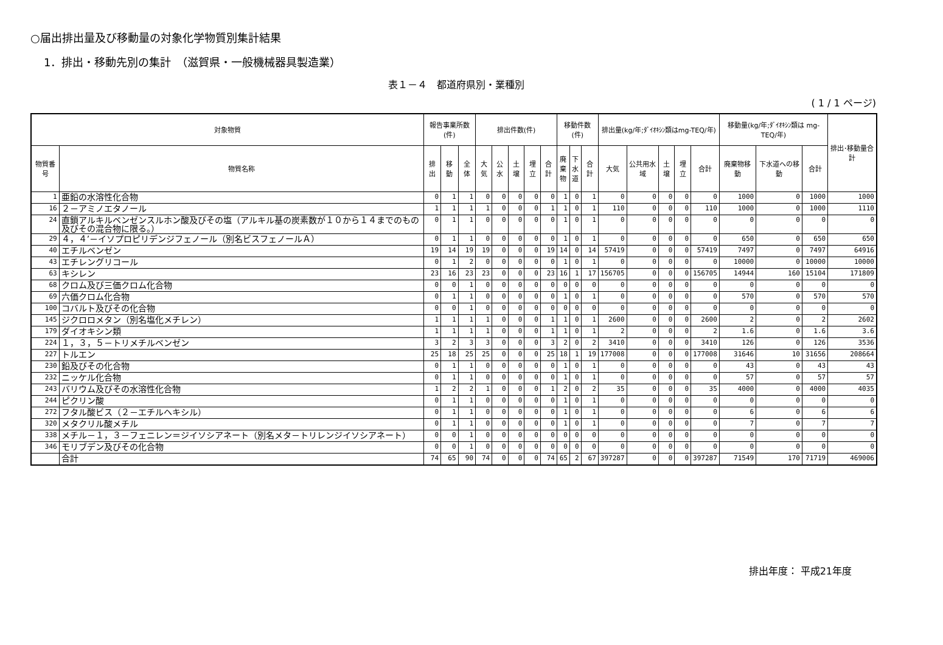○届出排出量及び移動量の対象化学物質別集計結果
1．排出・移動先別の集計　（滋賀県・一般機械器具製造業）
表１－４　都道府県別・業種別
( 1 / 1 ページ)
| 対象物質 | | 報告事業所数(件) | | | 排出件数(件) | | | | | 移動件数(件) | | | 排出量(kg/年;ﾀﾞｲｵｷｼﾝ類はmg-TEQ/年) | | | | | 移動量(kg/年;ﾀﾞｲｵｷｼﾝ類は mg-TEQ/年) | | | 排出･移動量合計 |
| --- | --- | --- | --- | --- | --- | --- | --- | --- | --- | --- | --- | --- | --- | --- | --- | --- | --- | --- | --- | --- | --- |
| 物質番号 | 物質名称 | 排出 | 移動 | 全体 | 大気 | 公水 | 土壌 | 埋立 | 合計 | 廃 棄 物 | 下 水 道 | 合計 | 大気 | 公共用水域 | 土壌 | 埋立 | 合計 | 廃棄物移動 | 下水道への移動 | 合計 | |
| 1 | 亜鉛の水溶性化合物 | 0 | 1 | 1 | 0 | 0 | 0 | 0 | 0 | 1 | 0 | 1 | 0 | 0 | 0 | 0 | 0 | 1000 | 0 | 1000 | 1000 |
| 16 | ２－アミノエタノール | 1 | 1 | 1 | 1 | 0 | 0 | 0 | 1 | 1 | 0 | 1 | 110 | 0 | 0 | 0 | 110 | 1000 | 0 | 1000 | 1110 |
| 24 | 直鎖アルキルベンゼンスルホン酸及びその塩（アルキル基の炭素数が１０から１４までのもの及びその混合物に限る。） | 0 | 1 | 1 | 0 | 0 | 0 | 0 | 0 | 1 | 0 | 1 | 0 | 0 | 0 | 0 | 0 | 0 | 0 | 0 | 0 |
| 29 | ４，４’－イソプロピリデンジフェノール（別名ビスフェノールＡ） | 0 | 1 | 1 | 0 | 0 | 0 | 0 | 0 | 1 | 0 | 1 | 0 | 0 | 0 | 0 | 0 | 650 | 0 | 650 | 650 |
| 40 | エチルベンゼン | 19 | 14 | 19 | 19 | 0 | 0 | 0 | 19 | 14 | 0 | 14 | 57419 | 0 | 0 | 0 | 57419 | 7497 | 0 | 7497 | 64916 |
| 43 | エチレングリコール | 0 | 1 | 2 | 0 | 0 | 0 | 0 | 0 | 1 | 0 | 1 | 0 | 0 | 0 | 0 | 0 | 10000 | 0 | 10000 | 10000 |
| 63 | キシレン | 23 | 16 | 23 | 23 | 0 | 0 | 0 | 23 | 16 | 1 | 17 | 156705 | 0 | 0 | 0 | 156705 | 14944 | 160 | 15104 | 171809 |
| 68 | クロム及び三価クロム化合物 | 0 | 0 | 1 | 0 | 0 | 0 | 0 | 0 | 0 | 0 | 0 | 0 | 0 | 0 | 0 | 0 | 0 | 0 | 0 | 0 |
| 69 | 六価クロム化合物 | 0 | 1 | 1 | 0 | 0 | 0 | 0 | 0 | 1 | 0 | 1 | 0 | 0 | 0 | 0 | 0 | 570 | 0 | 570 | 570 |
| 100 | コバルト及びその化合物 | 0 | 0 | 1 | 0 | 0 | 0 | 0 | 0 | 0 | 0 | 0 | 0 | 0 | 0 | 0 | 0 | 0 | 0 | 0 | 0 |
| 145 | ジクロロメタン（別名塩化メチレン） | 1 | 1 | 1 | 1 | 0 | 0 | 0 | 1 | 1 | 0 | 1 | 2600 | 0 | 0 | 0 | 2600 | 2 | 0 | 2 | 2602 |
| 179 | ダイオキシン類 | 1 | 1 | 1 | 1 | 0 | 0 | 0 | 1 | 1 | 0 | 1 | 2 | 0 | 0 | 0 | 2 | 1.6 | 0 | 1.6 | 3.6 |
| 224 | １，３，５－トリメチルベンゼン | 3 | 2 | 3 | 3 | 0 | 0 | 0 | 3 | 2 | 0 | 2 | 3410 | 0 | 0 | 0 | 3410 | 126 | 0 | 126 | 3536 |
| 227 | トルエン | 25 | 18 | 25 | 25 | 0 | 0 | 0 | 25 | 18 | 1 | 19 | 177008 | 0 | 0 | 0 | 177008 | 31646 | 10 | 31656 | 208664 |
| 230 | 鉛及びその化合物 | 0 | 1 | 1 | 0 | 0 | 0 | 0 | 0 | 1 | 0 | 1 | 0 | 0 | 0 | 0 | 0 | 43 | 0 | 43 | 43 |
| 232 | ニッケル化合物 | 0 | 1 | 1 | 0 | 0 | 0 | 0 | 0 | 1 | 0 | 1 | 0 | 0 | 0 | 0 | 0 | 57 | 0 | 57 | 57 |
| 243 | バリウム及びその水溶性化合物 | 1 | 2 | 2 | 1 | 0 | 0 | 0 | 1 | 2 | 0 | 2 | 35 | 0 | 0 | 0 | 35 | 4000 | 0 | 4000 | 4035 |
| 244 | ピクリン酸 | 0 | 1 | 1 | 0 | 0 | 0 | 0 | 0 | 1 | 0 | 1 | 0 | 0 | 0 | 0 | 0 | 0 | 0 | 0 | 0 |
| 272 | フタル酸ビス（２－エチルヘキシル） | 0 | 1 | 1 | 0 | 0 | 0 | 0 | 0 | 1 | 0 | 1 | 0 | 0 | 0 | 0 | 0 | 6 | 0 | 6 | 6 |
| 320 | メタクリル酸メチル | 0 | 1 | 1 | 0 | 0 | 0 | 0 | 0 | 1 | 0 | 1 | 0 | 0 | 0 | 0 | 0 | 7 | 0 | 7 | 7 |
| 338 | メチル－１，３－フェニレン＝ジイソシアネート（別名メタ－トリレンジイソシアネート） | 0 | 0 | 1 | 0 | 0 | 0 | 0 | 0 | 0 | 0 | 0 | 0 | 0 | 0 | 0 | 0 | 0 | 0 | 0 | 0 |
| 346 | モリブデン及びその化合物 | 0 | 0 | 1 | 0 | 0 | 0 | 0 | 0 | 0 | 0 | 0 | 0 | 0 | 0 | 0 | 0 | 0 | 0 | 0 | 0 |
| | 合計 | 74 | 65 | 90 | 74 | 0 | 0 | 0 | 74 | 65 | 2 | 67 | 397287 | 0 | 0 | 0 | 397287 | 71549 | 170 | 71719 | 469006 |
排出年度： 平成21年度